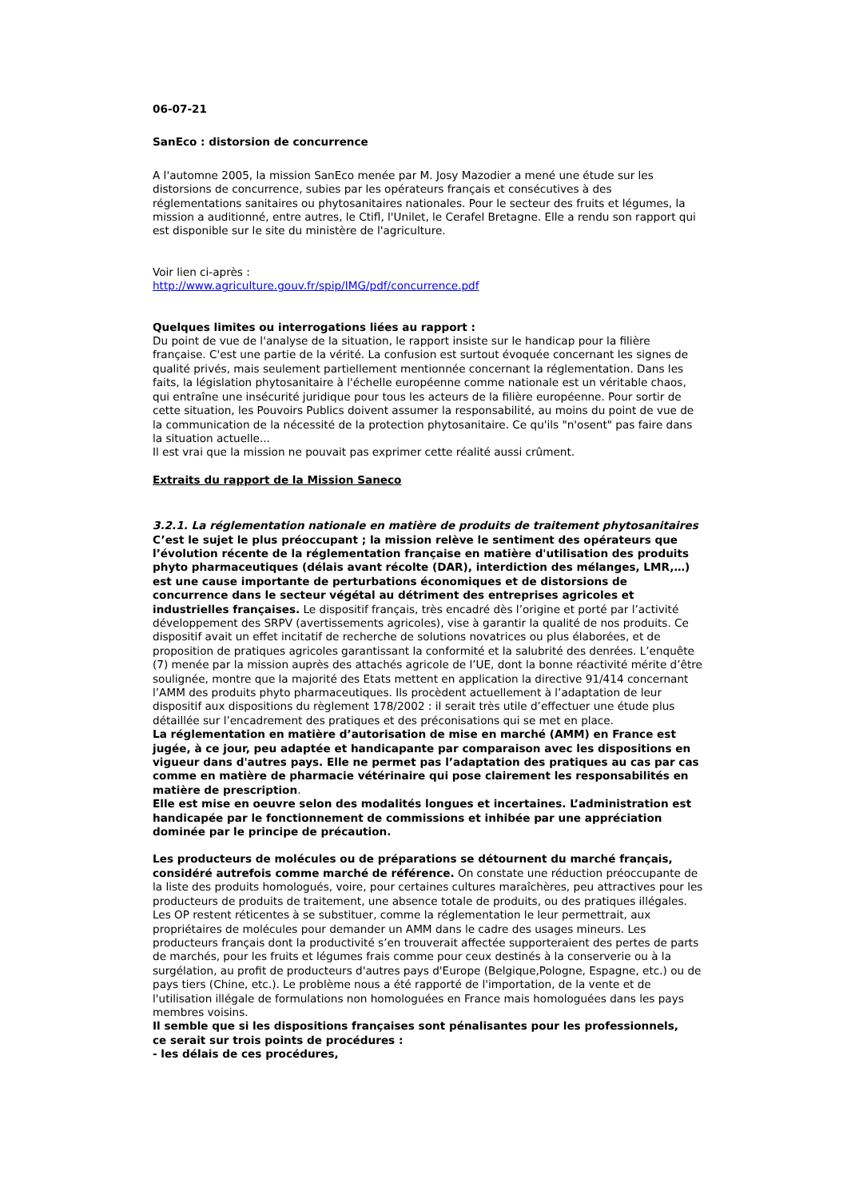06-07-21
SanEco : distorsion de concurrence
A l'automne 2005, la mission SanEco menée par M. Josy Mazodier a mené une étude sur les distorsions de concurrence, subies par les opérateurs français et consécutives à des réglementations sanitaires ou phytosanitaires nationales. Pour le secteur des fruits et légumes, la mission a auditionné, entre autres, le Ctifl, l'Unilet, le Cerafel Bretagne. Elle a rendu son rapport qui est disponible sur le site du ministère de l'agriculture.
Voir lien ci-après :
http://www.agriculture.gouv.fr/spip/IMG/pdf/concurrence.pdf
Quelques limites ou interrogations liées au rapport :
Du point de vue de l'analyse de la situation, le rapport insiste sur le handicap pour la filière française. C'est une partie de la vérité. La confusion est surtout évoquée concernant les signes de qualité privés, mais seulement partiellement mentionnée concernant la réglementation. Dans les faits, la législation phytosanitaire à l'échelle européenne comme nationale est un véritable chaos, qui entraîne une insécurité juridique pour tous les acteurs de la filière européenne. Pour sortir de cette situation, les Pouvoirs Publics doivent assumer la responsabilité, au moins du point de vue de la communication de la nécessité de la protection phytosanitaire. Ce qu'ils "n'osent" pas faire dans la situation actuelle...
Il est vrai que la mission ne pouvait pas exprimer cette réalité aussi crûment.
Extraits du rapport de la Mission Saneco
3.2.1. La réglementation nationale en matière de produits de traitement phytosanitaires
C’est le sujet le plus préoccupant ; la mission relève le sentiment des opérateurs que l’évolution récente de la réglementation française en matière d'utilisation des produits phyto pharmaceutiques (délais avant récolte (DAR), interdiction des mélanges, LMR,…) est une cause importante de perturbations économiques et de distorsions de concurrence dans le secteur végétal au détriment des entreprises agricoles et industrielles françaises. Le dispositif français, très encadré dès l’origine et porté par l’activité développement des SRPV (avertissements agricoles), vise à garantir la qualité de nos produits. Ce dispositif avait un effet incitatif de recherche de solutions novatrices ou plus élaborées, et de proposition de pratiques agricoles garantissant la conformité et la salubrité des denrées. L’enquête (7) menée par la mission auprès des attachés agricole de l’UE, dont la bonne réactivité mérite d’être soulignée, montre que la majorité des Etats mettent en application la directive 91/414 concernant l’AMM des produits phyto pharmaceutiques. Ils procèdent actuellement à l’adaptation de leur dispositif aux dispositions du règlement 178/2002 : il serait très utile d’effectuer une étude plus détaillée sur l’encadrement des pratiques et des préconisations qui se met en place.
La réglementation en matière d’autorisation de mise en marché (AMM) en France est jugée, à ce jour, peu adaptée et handicapante par comparaison avec les dispositions en vigueur dans d'autres pays. Elle ne permet pas l’adaptation des pratiques au cas par cas comme en matière de pharmacie vétérinaire qui pose clairement les responsabilités en matière de prescription.
Elle est mise en oeuvre selon des modalités longues et incertaines. L’administration est handicapée par le fonctionnement de commissions et inhibée par une appréciation dominée par le principe de précaution.
Les producteurs de molécules ou de préparations se détournent du marché français, considéré autrefois comme marché de référence. On constate une réduction préoccupante de la liste des produits homologués, voire, pour certaines cultures maraîchères, peu attractives pour les producteurs de produits de traitement, une absence totale de produits, ou des pratiques illégales. Les OP restent réticentes à se substituer, comme la réglementation le leur permettrait, aux propriétaires de molécules pour demander un AMM dans le cadre des usages mineurs. Les producteurs français dont la productivité s’en trouverait affectée supporteraient des pertes de parts de marchés, pour les fruits et légumes frais comme pour ceux destinés à la conserverie ou à la surgélation, au profit de producteurs d'autres pays d'Europe (Belgique,Pologne, Espagne, etc.) ou de pays tiers (Chine, etc.). Le problème nous a été rapporté de l'importation, de la vente et de l'utilisation illégale de formulations non homologuées en France mais homologuées dans les pays membres voisins.
Il semble que si les dispositions françaises sont pénalisantes pour les professionnels,
ce serait sur trois points de procédures :
- les délais de ces procédures,